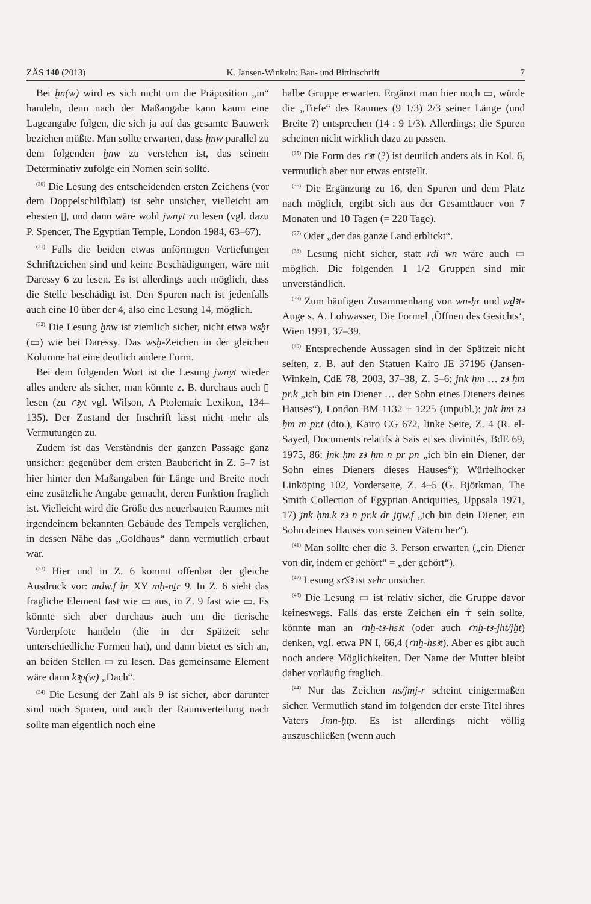ZÄS 140 (2013) K. Jansen-Winkeln: Bau- und Bittinschrift 7
Bei ḫn(w) wird es sich nicht um die Präposition „in“ handeln, denn nach der Maßangabe kann kaum eine Lageangabe folgen, die sich ja auf das gesamte Bauwerk beziehen müßte. Man sollte erwarten, dass ḫnw parallel zu dem folgenden ḫnw zu verstehen ist, das seinem Determinativ zufolge ein Nomen sein sollte.
<sup>(30)</sup> Die Lesung des entscheidenden ersten Zeichens (vor dem Doppelschilfblatt) ist sehr unsicher, vielleicht am ehesten ▯, und dann wäre wohl jwnyt zu lesen (vgl. dazu P. Spencer, The Egyptian Temple, London 1984, 63–67).
<sup>(31)</sup> Falls die beiden etwas unförmigen Vertiefungen Schriftzeichen sind und keine Beschädigungen, wäre mit Daressy 6 zu lesen. Es ist allerdings auch möglich, dass die Stelle beschädigt ist. Den Spuren nach ist jedenfalls auch eine 10 über der 4, also eine Lesung 14, möglich.
<sup>(32)</sup> Die Lesung ḫnw ist ziemlich sicher, nicht etwa wsḫt (▭) wie bei Daressy. Das wsḫ-Zeichen in der gleichen Kolumne hat eine deutlich andere Form.
Bei dem folgenden Wort ist die Lesung jwnyt wieder alles andere als sicher, man könnte z. B. durchaus auch ▯ lesen (zu ꜥꜣyt vgl. Wilson, A Ptolemaic Lexikon, 134–135). Der Zustand der Inschrift lässt nicht mehr als Vermutungen zu.
Zudem ist das Verständnis der ganzen Passage ganz unsicher: gegenüber dem ersten Baubericht in Z. 5–7 ist hier hinter den Maßangaben für Länge und Breite noch eine zusätzliche Angabe gemacht, deren Funktion fraglich ist. Vielleicht wird die Größe des neuerbauten Raumes mit irgendeinem bekannten Gebäude des Tempels verglichen, in dessen Nähe das „Goldhaus“ dann vermutlich erbaut war.
<sup>(33)</sup> Hier und in Z. 6 kommt offenbar der gleiche Ausdruck vor: mdw.f ḥr XY mḥ-nṯr 9. In Z. 6 sieht das fragliche Element fast wie ▭ aus, in Z. 9 fast wie ▭. Es könnte sich aber durchaus auch um die tierische Vorderpfote handeln (die in der Spätzeit sehr unterschiedliche Formen hat), und dann bietet es sich an, an beiden Stellen ▭ zu lesen. Das gemeinsame Element wäre dann kꜣp(w) „Dach“.
<sup>(34)</sup> Die Lesung der Zahl als 9 ist sicher, aber darunter sind noch Spuren, und auch der Raumverteilung nach sollte man eigentlich noch eine
halbe Gruppe erwarten. Ergänzt man hier noch ▭, würde die „Tiefe“ des Raumes (9 1/3) 2/3 seiner Länge (und Breite ?) entsprechen (14 : 9 1/3). Allerdings: die Spuren scheinen nicht wirklich dazu zu passen.
<sup>(35)</sup> Die Form des ꜥꜣt (?) ist deutlich anders als in Kol. 6, vermutlich aber nur etwas entstellt.
<sup>(36)</sup> Die Ergänzung zu 16, den Spuren und dem Platz nach möglich, ergibt sich aus der Gesamtdauer von 7 Monaten und 10 Tagen (= 220 Tage).
<sup>(37)</sup> Oder „der das ganze Land erblickt“.
<sup>(38)</sup> Lesung nicht sicher, statt rdi wn wäre auch ▭ möglich. Die folgenden 1 1/2 Gruppen sind mir unverständlich.
<sup>(39)</sup> Zum häufigen Zusammenhang von wn-ḥr und wḏꜣt-Auge s. A. Lohwasser, Die Formel ‚Öffnen des Gesichts‘, Wien 1991, 37–39.
<sup>(40)</sup> Entsprechende Aussagen sind in der Spätzeit nicht selten, z. B. auf den Statuen Kairo JE 37196 (Jansen-Winkeln, CdE 78, 2003, 37–38, Z. 5–6: jnk ḥm … zꜣ ḥm pr.k „ich bin ein Diener … der Sohn eines Dieners deines Hauses“), London BM 1132 + 1225 (unpubl.): jnk ḥm zꜣ ḥm m pr.ṯ (dto.), Kairo CG 672, linke Seite, Z. 4 (R. el-Sayed, Documents relatifs à Sais et ses divinités, BdE 69, 1975, 86: jnk ḥm zꜣ ḥm n pr pn „ich bin ein Diener, der Sohn eines Dieners dieses Hauses“); Würfelhocker Linköping 102, Vorderseite, Z. 4–5 (G. Björkman, The Smith Collection of Egyptian Antiquities, Uppsala 1971, 17) jnk ḥm.k zꜣ n pr.k ḏr jtjw.f „ich bin dein Diener, ein Sohn deines Hauses von seinen Vätern her“).
<sup>(41)</sup> Man sollte eher die 3. Person erwarten („ein Diener von dir, indem er gehört“ = „der gehört“).
<sup>(42)</sup> Lesung sꜥšꜣ ist sehr unsicher.
<sup>(43)</sup> Die Lesung ▭ ist relativ sicher, die Gruppe davor keineswegs. Falls das erste Zeichen ein ☥ sein sollte, könnte man an ꜥnḫ-tꜣ-ḥsꜣt (oder auch ꜥnḫ-tꜣ-jht/jḫt) denken, vgl. etwa PN I, 66,4 (ꜥnḫ-ḥsꜣt). Aber es gibt auch noch andere Möglichkeiten. Der Name der Mutter bleibt daher vorläufig fraglich.
<sup>(44)</sup> Nur das Zeichen ns/jmj-r scheint einigermaßen sicher. Vermutlich stand im folgenden der erste Titel ihres Vaters Jmn-ḥtp. Es ist allerdings nicht völlig auszuschließen (wenn auch